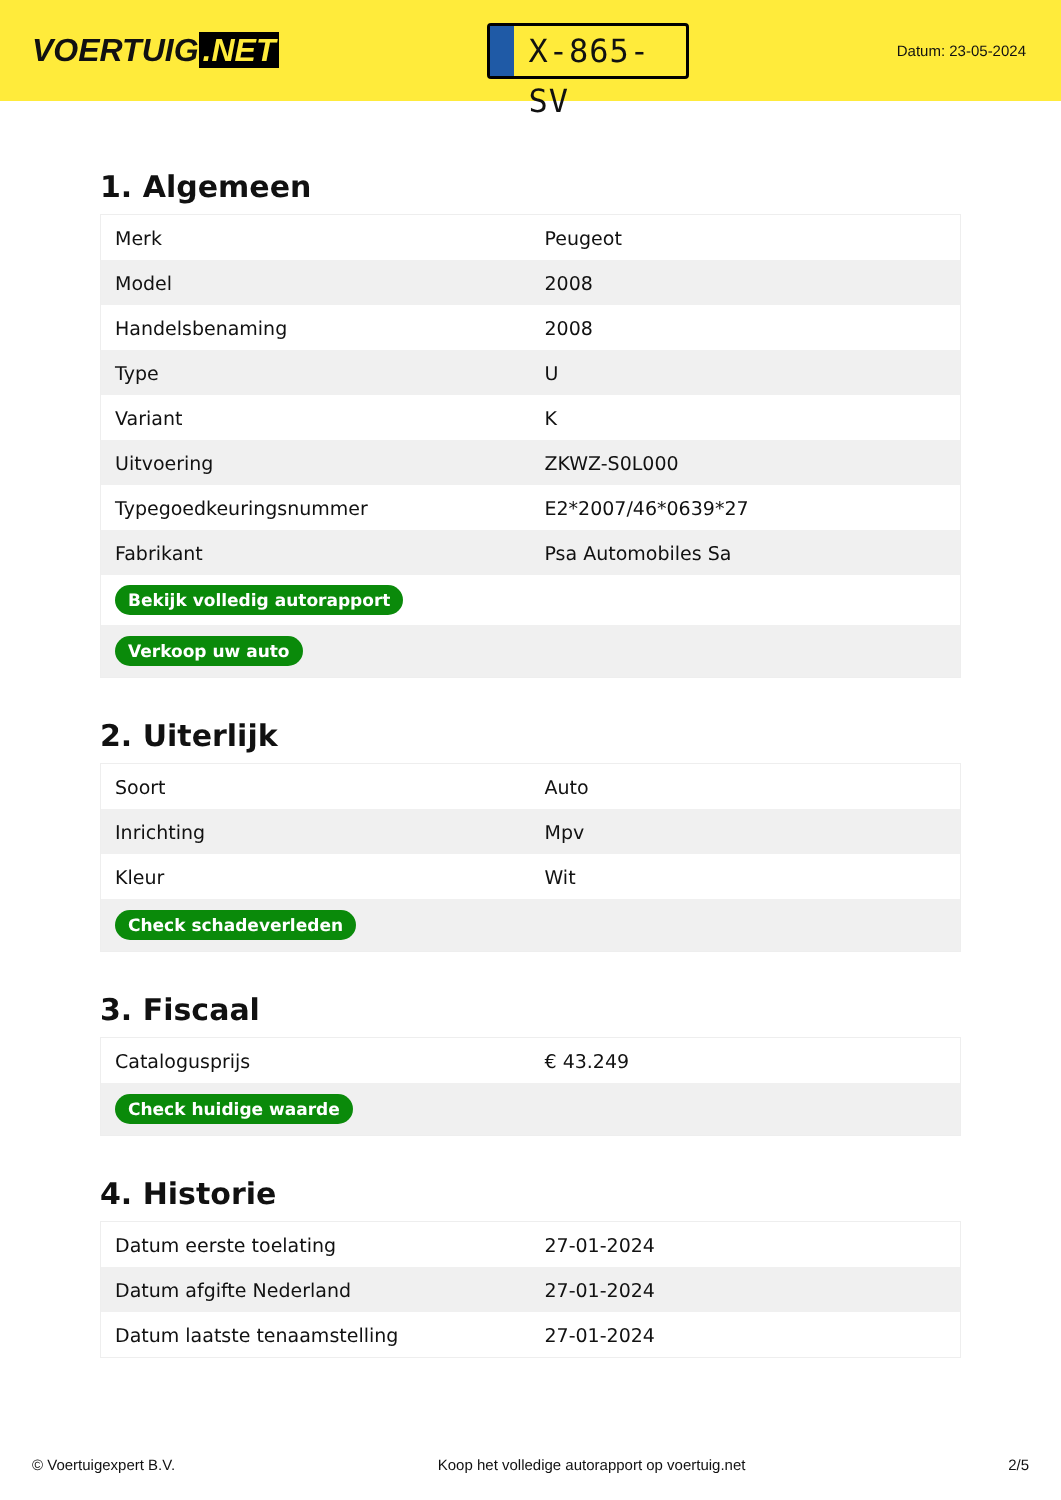VOERTUIG.NET
X-865-SV
Datum: 23-05-2024
1. Algemeen
| Merk | Peugeot |
| Model | 2008 |
| Handelsbenaming | 2008 |
| Type | U |
| Variant | K |
| Uitvoering | ZKWZ-S0L000 |
| Typegoedkeuringsnummer | E2*2007/46*0639*27 |
| Fabrikant | Psa Automobiles Sa |
| Bekijk volledig autorapport | |
| Verkoop uw auto | |
2. Uiterlijk
| Soort | Auto |
| Inrichting | Mpv |
| Kleur | Wit |
| Check schadeverleden | |
3. Fiscaal
| Catalogusprijs | € 43.249 |
| Check huidige waarde | |
4. Historie
| Datum eerste toelating | 27-01-2024 |
| Datum afgifte Nederland | 27-01-2024 |
| Datum laatste tenaamstelling | 27-01-2024 |
© Voertuigexpert B.V. Koop het volledige autorapport op voertuig.net 2/5